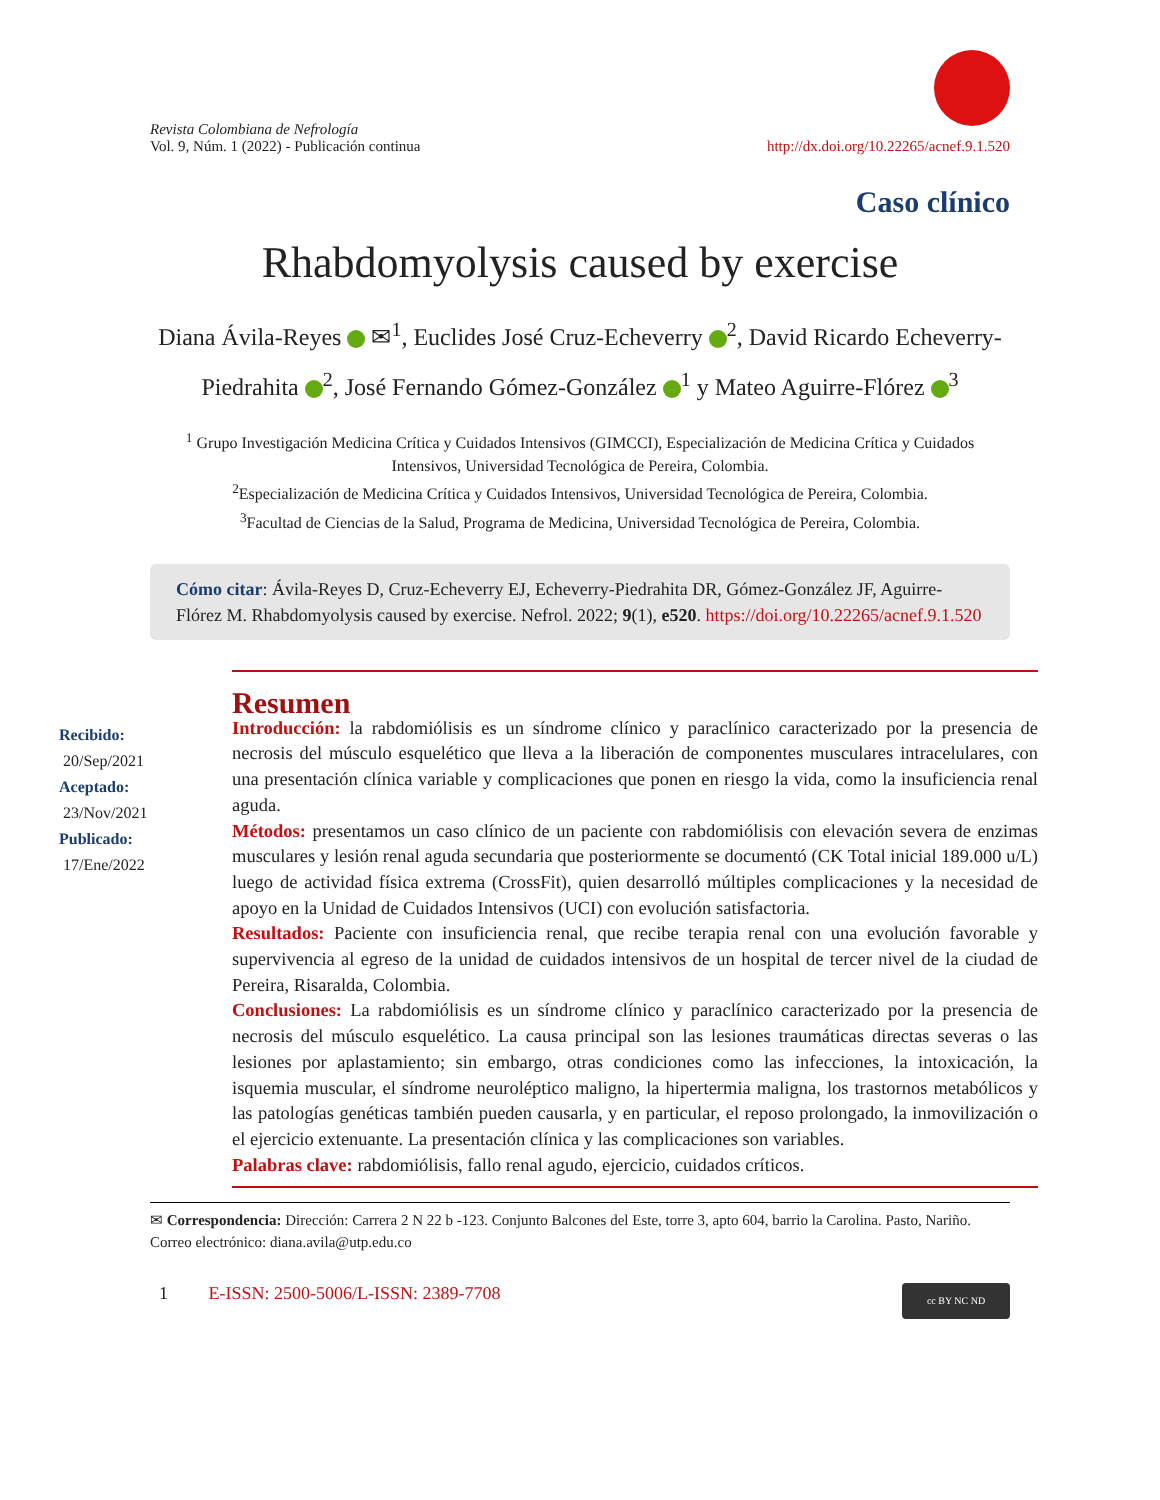Revista Colombiana de Nefrología
Vol. 9, Núm. 1 (2022) - Publicación continua
http://dx.doi.org/10.22265/acnef.9.1.520
Caso clínico
Rhabdomyolysis caused by exercise
Diana Ávila-Reyes ✉<sup>1</sup>, Euclides José Cruz-Echeverry <sup>2</sup>, David Ricardo Echeverry-Piedrahita <sup>2</sup>, José Fernando Gómez-González <sup>1</sup> y Mateo Aguirre-Flórez <sup>3</sup>
<sup>1</sup> Grupo Investigación Medicina Crítica y Cuidados Intensivos (GIMCCI), Especialización de Medicina Crítica y Cuidados Intensivos, Universidad Tecnológica de Pereira, Colombia.
<sup>2</sup> Especialización de Medicina Crítica y Cuidados Intensivos, Universidad Tecnológica de Pereira, Colombia.
<sup>3</sup> Facultad de Ciencias de la Salud, Programa de Medicina, Universidad Tecnológica de Pereira, Colombia.
Cómo citar: Ávila-Reyes D, Cruz-Echeverry EJ, Echeverry-Piedrahita DR, Gómez-González JF, Aguirre-Flórez M. Rhabdomyolysis caused by exercise. Nefrol. 2022; 9(1), e520. https://doi.org/10.22265/acnef.9.1.520
Recibido:
20/Sep/2021
Aceptado:
23/Nov/2021
Publicado:
17/Ene/2022
Resumen
Introducción: la rabdomiólisis es un síndrome clínico y paraclínico caracterizado por la presencia de necrosis del músculo esquelético que lleva a la liberación de componentes musculares intracelulares, con una presentación clínica variable y complicaciones que ponen en riesgo la vida, como la insuficiencia renal aguda.
Métodos: presentamos un caso clínico de un paciente con rabdomiólisis con elevación severa de enzimas musculares y lesión renal aguda secundaria que posteriormente se documentó (CK Total inicial 189.000 u/L) luego de actividad física extrema (CrossFit), quien desarrolló múltiples complicaciones y la necesidad de apoyo en la Unidad de Cuidados Intensivos (UCI) con evolución satisfactoria.
Resultados: Paciente con insuficiencia renal, que recibe terapia renal con una evolución favorable y supervivencia al egreso de la unidad de cuidados intensivos de un hospital de tercer nivel de la ciudad de Pereira, Risaralda, Colombia.
Conclusiones: La rabdomiólisis es un síndrome clínico y paraclínico caracterizado por la presencia de necrosis del músculo esquelético. La causa principal son las lesiones traumáticas directas severas o las lesiones por aplastamiento; sin embargo, otras condiciones como las infecciones, la intoxicación, la isquemia muscular, el síndrome neuroléptico maligno, la hipertermia maligna, los trastornos metabólicos y las patologías genéticas también pueden causarla, y en particular, el reposo prolongado, la inmovilización o el ejercicio extenuante. La presentación clínica y las complicaciones son variables.
Palabras clave: rabdomiólisis, fallo renal agudo, ejercicio, cuidados críticos.
✉ Correspondencia: Dirección: Carrera 2 N 22 b -123. Conjunto Balcones del Este, torre 3, apto 604, barrio la Carolina. Pasto, Nariño. Correo electrónico: diana.avila@utp.edu.co
1 E-ISSN: 2500-5006/L-ISSN: 2389-7708
cc BY NC ND